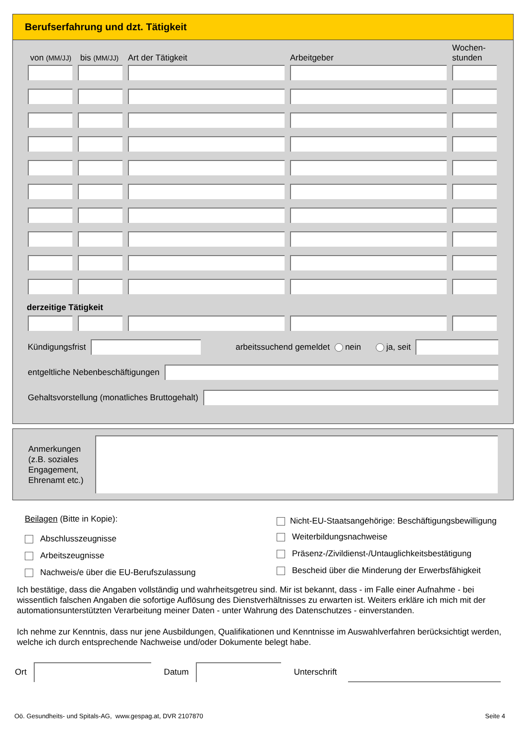Berufserfahrung und dzt. Tätigkeit
von (MM/JJ) bis (MM/JJ) Art der Tätigkeit Arbeitgeber Wochen-
stunden
derzeitige Tätigkeit
Kündigungsfrist arbeitssuchend gemeldet nein ja, seit
entgeltliche Nebenbeschäftigungen
Gehaltsvorstellung (monatliches Bruttogehalt)
Anmerkungen (z.B. soziales Engagement, Ehrenamt etc.)
Beilagen (Bitte in Kopie):
Abschlusszeugnisse
Arbeitszeugnisse
Nachweis/e über die EU-Berufszulassung
Nicht-EU-Staatsangehörige: Beschäftigungsbewilligung
Weiterbildungsnachweise
Präsenz-/Zivildienst-/Untauglichkeitsbestätigung
Bescheid über die Minderung der Erwerbsfähigkeit
Ich bestätige, dass die Angaben vollständig und wahrheitsgetreu sind. Mir ist bekannt, dass - im Falle einer Aufnahme - bei wissentlich falschen Angaben die sofortige Auflösung des Dienstverhältnisses zu erwarten ist. Weiters erkläre ich mich mit der automationsunterstützten Verarbeitung meiner Daten - unter Wahrung des Datenschutzes - einverstanden.
Ich nehme zur Kenntnis, dass nur jene Ausbildungen, Qualifikationen und Kenntnisse im Auswahlverfahren berücksichtigt werden, welche ich durch entsprechende Nachweise und/oder Dokumente belegt habe.
Ort Datum Unterschrift
Oö. Gesundheits- und Spitals-AG, www.gespag.at, DVR 2107870 Seite 4